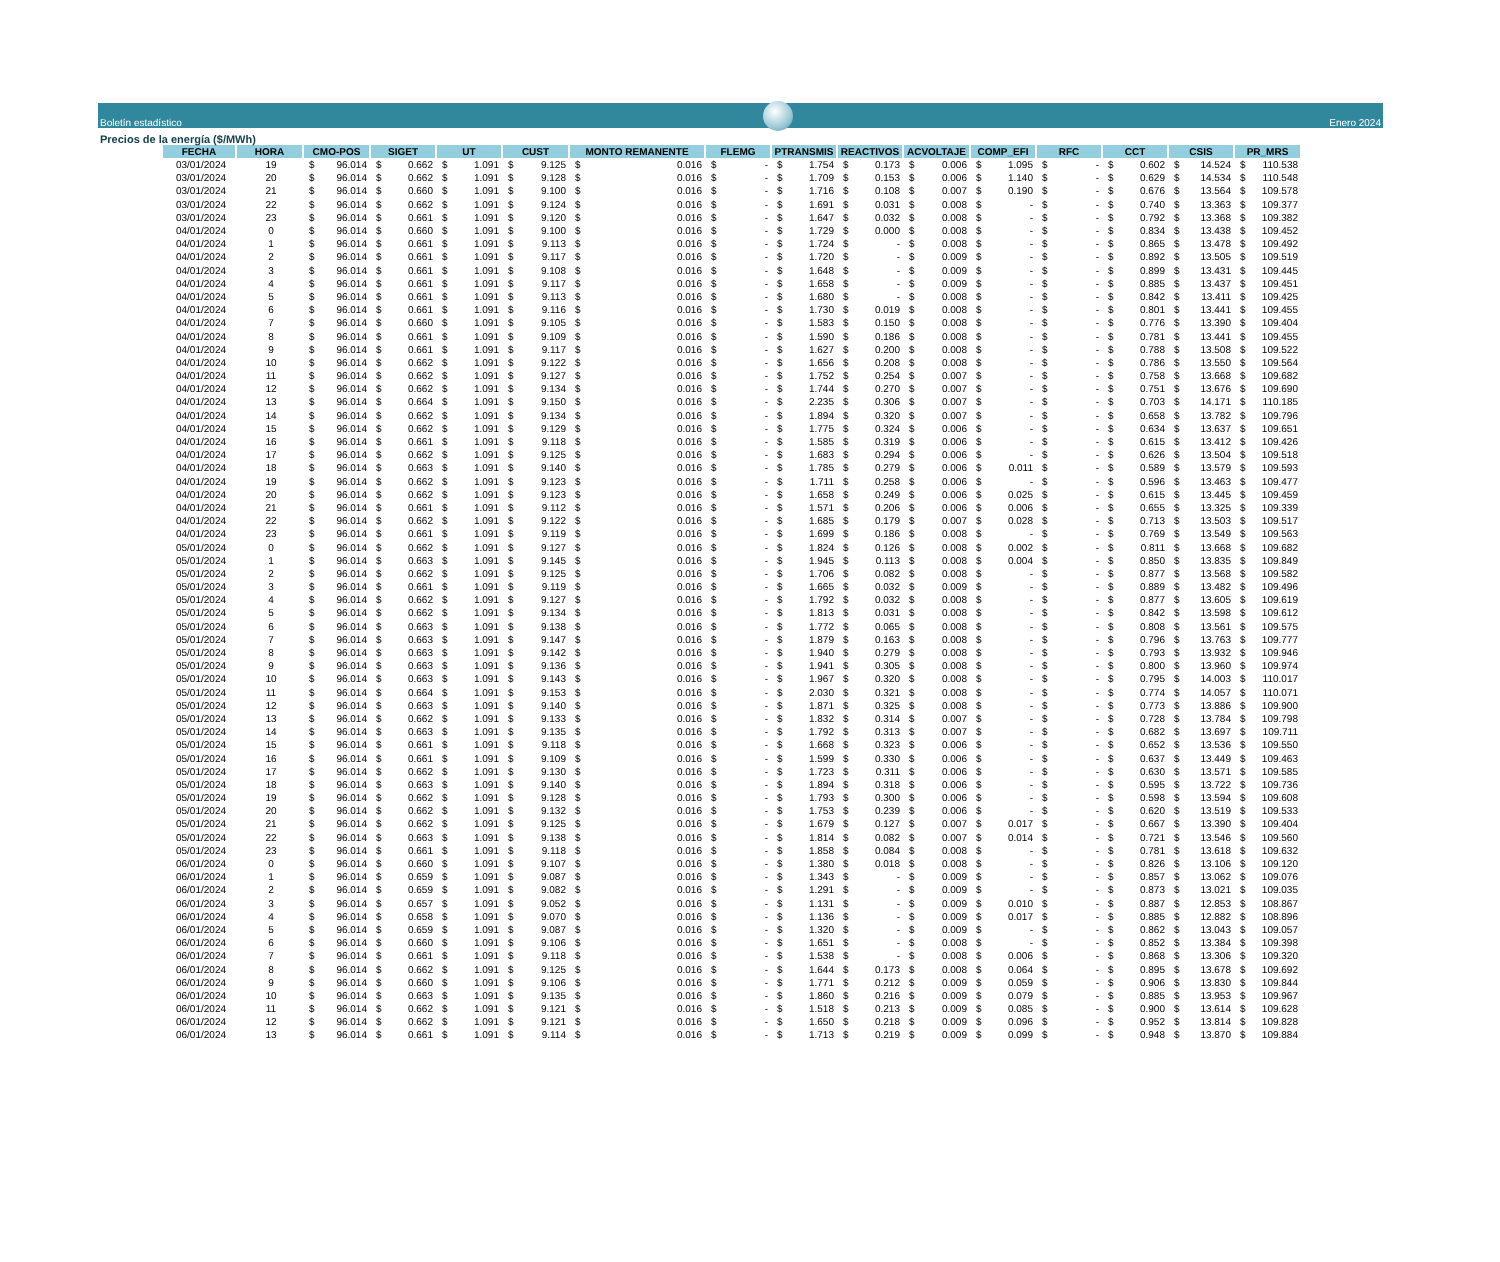Boletín estadístico
Enero 2024
Precios de la energía ($/MWh)
| FECHA | HORA | CMO-POS | SIGET | UT | CUST | MONTO REMANENTE | FLEMG | PTRANSMIS | REACTIVOS | ACVOLTAJE | COMP_EFI | RFC | CCT | CSIS | PR_MRS |
| --- | --- | --- | --- | --- | --- | --- | --- | --- | --- | --- | --- | --- | --- | --- | --- |
| 03/01/2024 | 19 | $ 96.014 | $ 0.662 | $ 1.091 | $ 9.125 | $ 0.016 | $ - | $ 1.754 | $ 0.173 | $ 0.006 | $ 1.095 | $ - | $ 0.602 | $ 14.524 | $ 110.538 |
| 03/01/2024 | 20 | $ 96.014 | $ 0.662 | $ 1.091 | $ 9.128 | $ 0.016 | $ - | $ 1.709 | $ 0.153 | $ 0.006 | $ 1.140 | $ - | $ 0.629 | $ 14.534 | $ 110.548 |
| 03/01/2024 | 21 | $ 96.014 | $ 0.660 | $ 1.091 | $ 9.100 | $ 0.016 | $ - | $ 1.716 | $ 0.108 | $ 0.007 | $ 0.190 | $ - | $ 0.676 | $ 13.564 | $ 109.578 |
| 03/01/2024 | 22 | $ 96.014 | $ 0.662 | $ 1.091 | $ 9.124 | $ 0.016 | $ - | $ 1.691 | $ 0.031 | $ 0.008 | $ - | $ - | $ 0.740 | $ 13.363 | $ 109.377 |
| 03/01/2024 | 23 | $ 96.014 | $ 0.661 | $ 1.091 | $ 9.120 | $ 0.016 | $ - | $ 1.647 | $ 0.032 | $ 0.008 | $ - | $ - | $ 0.792 | $ 13.368 | $ 109.382 |
| 04/01/2024 | 0 | $ 96.014 | $ 0.660 | $ 1.091 | $ 9.100 | $ 0.016 | $ - | $ 1.729 | $ 0.000 | $ 0.008 | $ - | $ - | $ 0.834 | $ 13.438 | $ 109.452 |
| 04/01/2024 | 1 | $ 96.014 | $ 0.661 | $ 1.091 | $ 9.113 | $ 0.016 | $ - | $ 1.724 | $ - | $ 0.008 | $ - | $ - | $ 0.865 | $ 13.478 | $ 109.492 |
| 04/01/2024 | 2 | $ 96.014 | $ 0.661 | $ 1.091 | $ 9.117 | $ 0.016 | $ - | $ 1.720 | $ - | $ 0.009 | $ - | $ - | $ 0.892 | $ 13.505 | $ 109.519 |
| 04/01/2024 | 3 | $ 96.014 | $ 0.661 | $ 1.091 | $ 9.108 | $ 0.016 | $ - | $ 1.648 | $ - | $ 0.009 | $ - | $ - | $ 0.899 | $ 13.431 | $ 109.445 |
| 04/01/2024 | 4 | $ 96.014 | $ 0.661 | $ 1.091 | $ 9.117 | $ 0.016 | $ - | $ 1.658 | $ - | $ 0.009 | $ - | $ - | $ 0.885 | $ 13.437 | $ 109.451 |
| 04/01/2024 | 5 | $ 96.014 | $ 0.661 | $ 1.091 | $ 9.113 | $ 0.016 | $ - | $ 1.680 | $ - | $ 0.008 | $ - | $ - | $ 0.842 | $ 13.411 | $ 109.425 |
| 04/01/2024 | 6 | $ 96.014 | $ 0.661 | $ 1.091 | $ 9.116 | $ 0.016 | $ - | $ 1.730 | $ 0.019 | $ 0.008 | $ - | $ - | $ 0.801 | $ 13.441 | $ 109.455 |
| 04/01/2024 | 7 | $ 96.014 | $ 0.660 | $ 1.091 | $ 9.105 | $ 0.016 | $ - | $ 1.583 | $ 0.150 | $ 0.008 | $ - | $ - | $ 0.776 | $ 13.390 | $ 109.404 |
| 04/01/2024 | 8 | $ 96.014 | $ 0.661 | $ 1.091 | $ 9.109 | $ 0.016 | $ - | $ 1.590 | $ 0.186 | $ 0.008 | $ - | $ - | $ 0.781 | $ 13.441 | $ 109.455 |
| 04/01/2024 | 9 | $ 96.014 | $ 0.661 | $ 1.091 | $ 9.117 | $ 0.016 | $ - | $ 1.627 | $ 0.200 | $ 0.008 | $ - | $ - | $ 0.788 | $ 13.508 | $ 109.522 |
| 04/01/2024 | 10 | $ 96.014 | $ 0.662 | $ 1.091 | $ 9.122 | $ 0.016 | $ - | $ 1.656 | $ 0.208 | $ 0.008 | $ - | $ - | $ 0.786 | $ 13.550 | $ 109.564 |
| 04/01/2024 | 11 | $ 96.014 | $ 0.662 | $ 1.091 | $ 9.127 | $ 0.016 | $ - | $ 1.752 | $ 0.254 | $ 0.007 | $ - | $ - | $ 0.758 | $ 13.668 | $ 109.682 |
| 04/01/2024 | 12 | $ 96.014 | $ 0.662 | $ 1.091 | $ 9.134 | $ 0.016 | $ - | $ 1.744 | $ 0.270 | $ 0.007 | $ - | $ - | $ 0.751 | $ 13.676 | $ 109.690 |
| 04/01/2024 | 13 | $ 96.014 | $ 0.664 | $ 1.091 | $ 9.150 | $ 0.016 | $ - | $ 2.235 | $ 0.306 | $ 0.007 | $ - | $ - | $ 0.703 | $ 14.171 | $ 110.185 |
| 04/01/2024 | 14 | $ 96.014 | $ 0.662 | $ 1.091 | $ 9.134 | $ 0.016 | $ - | $ 1.894 | $ 0.320 | $ 0.007 | $ - | $ - | $ 0.658 | $ 13.782 | $ 109.796 |
| 04/01/2024 | 15 | $ 96.014 | $ 0.662 | $ 1.091 | $ 9.129 | $ 0.016 | $ - | $ 1.775 | $ 0.324 | $ 0.006 | $ - | $ - | $ 0.634 | $ 13.637 | $ 109.651 |
| 04/01/2024 | 16 | $ 96.014 | $ 0.661 | $ 1.091 | $ 9.118 | $ 0.016 | $ - | $ 1.585 | $ 0.319 | $ 0.006 | $ - | $ - | $ 0.615 | $ 13.412 | $ 109.426 |
| 04/01/2024 | 17 | $ 96.014 | $ 0.662 | $ 1.091 | $ 9.125 | $ 0.016 | $ - | $ 1.683 | $ 0.294 | $ 0.006 | $ - | $ - | $ 0.626 | $ 13.504 | $ 109.518 |
| 04/01/2024 | 18 | $ 96.014 | $ 0.663 | $ 1.091 | $ 9.140 | $ 0.016 | $ - | $ 1.785 | $ 0.279 | $ 0.006 | $ 0.011 | $ - | $ 0.589 | $ 13.579 | $ 109.593 |
| 04/01/2024 | 19 | $ 96.014 | $ 0.662 | $ 1.091 | $ 9.123 | $ 0.016 | $ - | $ 1.711 | $ 0.258 | $ 0.006 | $ - | $ - | $ 0.596 | $ 13.463 | $ 109.477 |
| 04/01/2024 | 20 | $ 96.014 | $ 0.662 | $ 1.091 | $ 9.123 | $ 0.016 | $ - | $ 1.658 | $ 0.249 | $ 0.006 | $ 0.025 | $ - | $ 0.615 | $ 13.445 | $ 109.459 |
| 04/01/2024 | 21 | $ 96.014 | $ 0.661 | $ 1.091 | $ 9.112 | $ 0.016 | $ - | $ 1.571 | $ 0.206 | $ 0.006 | $ 0.006 | $ - | $ 0.655 | $ 13.325 | $ 109.339 |
| 04/01/2024 | 22 | $ 96.014 | $ 0.662 | $ 1.091 | $ 9.122 | $ 0.016 | $ - | $ 1.685 | $ 0.179 | $ 0.007 | $ 0.028 | $ - | $ 0.713 | $ 13.503 | $ 109.517 |
| 04/01/2024 | 23 | $ 96.014 | $ 0.661 | $ 1.091 | $ 9.119 | $ 0.016 | $ - | $ 1.699 | $ 0.186 | $ 0.008 | $ - | $ - | $ 0.769 | $ 13.549 | $ 109.563 |
| 05/01/2024 | 0 | $ 96.014 | $ 0.662 | $ 1.091 | $ 9.127 | $ 0.016 | $ - | $ 1.824 | $ 0.126 | $ 0.008 | $ 0.002 | $ - | $ 0.811 | $ 13.668 | $ 109.682 |
| 05/01/2024 | 1 | $ 96.014 | $ 0.663 | $ 1.091 | $ 9.145 | $ 0.016 | $ - | $ 1.945 | $ 0.113 | $ 0.008 | $ 0.004 | $ - | $ 0.850 | $ 13.835 | $ 109.849 |
| 05/01/2024 | 2 | $ 96.014 | $ 0.662 | $ 1.091 | $ 9.125 | $ 0.016 | $ - | $ 1.706 | $ 0.082 | $ 0.008 | $ - | $ - | $ 0.877 | $ 13.568 | $ 109.582 |
| 05/01/2024 | 3 | $ 96.014 | $ 0.661 | $ 1.091 | $ 9.119 | $ 0.016 | $ - | $ 1.665 | $ 0.032 | $ 0.009 | $ - | $ - | $ 0.889 | $ 13.482 | $ 109.496 |
| 05/01/2024 | 4 | $ 96.014 | $ 0.662 | $ 1.091 | $ 9.127 | $ 0.016 | $ - | $ 1.792 | $ 0.032 | $ 0.008 | $ - | $ - | $ 0.877 | $ 13.605 | $ 109.619 |
| 05/01/2024 | 5 | $ 96.014 | $ 0.662 | $ 1.091 | $ 9.134 | $ 0.016 | $ - | $ 1.813 | $ 0.031 | $ 0.008 | $ - | $ - | $ 0.842 | $ 13.598 | $ 109.612 |
| 05/01/2024 | 6 | $ 96.014 | $ 0.663 | $ 1.091 | $ 9.138 | $ 0.016 | $ - | $ 1.772 | $ 0.065 | $ 0.008 | $ - | $ - | $ 0.808 | $ 13.561 | $ 109.575 |
| 05/01/2024 | 7 | $ 96.014 | $ 0.663 | $ 1.091 | $ 9.147 | $ 0.016 | $ - | $ 1.879 | $ 0.163 | $ 0.008 | $ - | $ - | $ 0.796 | $ 13.763 | $ 109.777 |
| 05/01/2024 | 8 | $ 96.014 | $ 0.663 | $ 1.091 | $ 9.142 | $ 0.016 | $ - | $ 1.940 | $ 0.279 | $ 0.008 | $ - | $ - | $ 0.793 | $ 13.932 | $ 109.946 |
| 05/01/2024 | 9 | $ 96.014 | $ 0.663 | $ 1.091 | $ 9.136 | $ 0.016 | $ - | $ 1.941 | $ 0.305 | $ 0.008 | $ - | $ - | $ 0.800 | $ 13.960 | $ 109.974 |
| 05/01/2024 | 10 | $ 96.014 | $ 0.663 | $ 1.091 | $ 9.143 | $ 0.016 | $ - | $ 1.967 | $ 0.320 | $ 0.008 | $ - | $ - | $ 0.795 | $ 14.003 | $ 110.017 |
| 05/01/2024 | 11 | $ 96.014 | $ 0.664 | $ 1.091 | $ 9.153 | $ 0.016 | $ - | $ 2.030 | $ 0.321 | $ 0.008 | $ - | $ - | $ 0.774 | $ 14.057 | $ 110.071 |
| 05/01/2024 | 12 | $ 96.014 | $ 0.663 | $ 1.091 | $ 9.140 | $ 0.016 | $ - | $ 1.871 | $ 0.325 | $ 0.008 | $ - | $ - | $ 0.773 | $ 13.886 | $ 109.900 |
| 05/01/2024 | 13 | $ 96.014 | $ 0.662 | $ 1.091 | $ 9.133 | $ 0.016 | $ - | $ 1.832 | $ 0.314 | $ 0.007 | $ - | $ - | $ 0.728 | $ 13.784 | $ 109.798 |
| 05/01/2024 | 14 | $ 96.014 | $ 0.663 | $ 1.091 | $ 9.135 | $ 0.016 | $ - | $ 1.792 | $ 0.313 | $ 0.007 | $ - | $ - | $ 0.682 | $ 13.697 | $ 109.711 |
| 05/01/2024 | 15 | $ 96.014 | $ 0.661 | $ 1.091 | $ 9.118 | $ 0.016 | $ - | $ 1.668 | $ 0.323 | $ 0.006 | $ - | $ - | $ 0.652 | $ 13.536 | $ 109.550 |
| 05/01/2024 | 16 | $ 96.014 | $ 0.661 | $ 1.091 | $ 9.109 | $ 0.016 | $ - | $ 1.599 | $ 0.330 | $ 0.006 | $ - | $ - | $ 0.637 | $ 13.449 | $ 109.463 |
| 05/01/2024 | 17 | $ 96.014 | $ 0.662 | $ 1.091 | $ 9.130 | $ 0.016 | $ - | $ 1.723 | $ 0.311 | $ 0.006 | $ - | $ - | $ 0.630 | $ 13.571 | $ 109.585 |
| 05/01/2024 | 18 | $ 96.014 | $ 0.663 | $ 1.091 | $ 9.140 | $ 0.016 | $ - | $ 1.894 | $ 0.318 | $ 0.006 | $ - | $ - | $ 0.595 | $ 13.722 | $ 109.736 |
| 05/01/2024 | 19 | $ 96.014 | $ 0.662 | $ 1.091 | $ 9.128 | $ 0.016 | $ - | $ 1.793 | $ 0.300 | $ 0.006 | $ - | $ - | $ 0.598 | $ 13.594 | $ 109.608 |
| 05/01/2024 | 20 | $ 96.014 | $ 0.662 | $ 1.091 | $ 9.132 | $ 0.016 | $ - | $ 1.753 | $ 0.239 | $ 0.006 | $ - | $ - | $ 0.620 | $ 13.519 | $ 109.533 |
| 05/01/2024 | 21 | $ 96.014 | $ 0.662 | $ 1.091 | $ 9.125 | $ 0.016 | $ - | $ 1.679 | $ 0.127 | $ 0.007 | $ 0.017 | $ - | $ 0.667 | $ 13.390 | $ 109.404 |
| 05/01/2024 | 22 | $ 96.014 | $ 0.663 | $ 1.091 | $ 9.138 | $ 0.016 | $ - | $ 1.814 | $ 0.082 | $ 0.007 | $ 0.014 | $ - | $ 0.721 | $ 13.546 | $ 109.560 |
| 05/01/2024 | 23 | $ 96.014 | $ 0.661 | $ 1.091 | $ 9.118 | $ 0.016 | $ - | $ 1.858 | $ 0.084 | $ 0.008 | $ - | $ - | $ 0.781 | $ 13.618 | $ 109.632 |
| 06/01/2024 | 0 | $ 96.014 | $ 0.660 | $ 1.091 | $ 9.107 | $ 0.016 | $ - | $ 1.380 | $ 0.018 | $ 0.008 | $ - | $ - | $ 0.826 | $ 13.106 | $ 109.120 |
| 06/01/2024 | 1 | $ 96.014 | $ 0.659 | $ 1.091 | $ 9.087 | $ 0.016 | $ - | $ 1.343 | $ - | $ 0.009 | $ - | $ - | $ 0.857 | $ 13.062 | $ 109.076 |
| 06/01/2024 | 2 | $ 96.014 | $ 0.659 | $ 1.091 | $ 9.082 | $ 0.016 | $ - | $ 1.291 | $ - | $ 0.009 | $ - | $ - | $ 0.873 | $ 13.021 | $ 109.035 |
| 06/01/2024 | 3 | $ 96.014 | $ 0.657 | $ 1.091 | $ 9.052 | $ 0.016 | $ - | $ 1.131 | $ - | $ 0.009 | $ 0.010 | $ - | $ 0.887 | $ 12.853 | $ 108.867 |
| 06/01/2024 | 4 | $ 96.014 | $ 0.658 | $ 1.091 | $ 9.070 | $ 0.016 | $ - | $ 1.136 | $ - | $ 0.009 | $ 0.017 | $ - | $ 0.885 | $ 12.882 | $ 108.896 |
| 06/01/2024 | 5 | $ 96.014 | $ 0.659 | $ 1.091 | $ 9.087 | $ 0.016 | $ - | $ 1.320 | $ - | $ 0.009 | $ - | $ - | $ 0.862 | $ 13.043 | $ 109.057 |
| 06/01/2024 | 6 | $ 96.014 | $ 0.660 | $ 1.091 | $ 9.106 | $ 0.016 | $ - | $ 1.651 | $ - | $ 0.008 | $ - | $ - | $ 0.852 | $ 13.384 | $ 109.398 |
| 06/01/2024 | 7 | $ 96.014 | $ 0.661 | $ 1.091 | $ 9.118 | $ 0.016 | $ - | $ 1.538 | $ - | $ 0.008 | $ 0.006 | $ - | $ 0.868 | $ 13.306 | $ 109.320 |
| 06/01/2024 | 8 | $ 96.014 | $ 0.662 | $ 1.091 | $ 9.125 | $ 0.016 | $ - | $ 1.644 | $ 0.173 | $ 0.008 | $ 0.064 | $ - | $ 0.895 | $ 13.678 | $ 109.692 |
| 06/01/2024 | 9 | $ 96.014 | $ 0.660 | $ 1.091 | $ 9.106 | $ 0.016 | $ - | $ 1.771 | $ 0.212 | $ 0.009 | $ 0.059 | $ - | $ 0.906 | $ 13.830 | $ 109.844 |
| 06/01/2024 | 10 | $ 96.014 | $ 0.663 | $ 1.091 | $ 9.135 | $ 0.016 | $ - | $ 1.860 | $ 0.216 | $ 0.009 | $ 0.079 | $ - | $ 0.885 | $ 13.953 | $ 109.967 |
| 06/01/2024 | 11 | $ 96.014 | $ 0.662 | $ 1.091 | $ 9.121 | $ 0.016 | $ - | $ 1.518 | $ 0.213 | $ 0.009 | $ 0.085 | $ - | $ 0.900 | $ 13.614 | $ 109.628 |
| 06/01/2024 | 12 | $ 96.014 | $ 0.662 | $ 1.091 | $ 9.121 | $ 0.016 | $ - | $ 1.650 | $ 0.218 | $ 0.009 | $ 0.096 | $ - | $ 0.952 | $ 13.814 | $ 109.828 |
| 06/01/2024 | 13 | $ 96.014 | $ 0.661 | $ 1.091 | $ 9.114 | $ 0.016 | $ - | $ 1.713 | $ 0.219 | $ 0.009 | $ 0.099 | $ - | $ 0.948 | $ 13.870 | $ 109.884 |